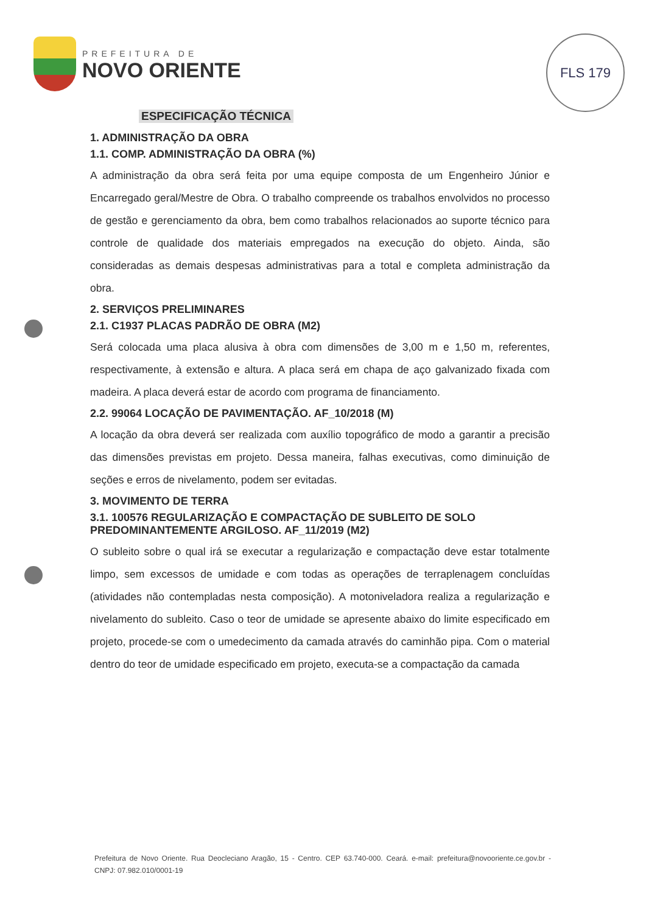PREFEITURA DE
NOVO ORIENTE
FLS 179
ESPECIFICAÇÃO TÉCNICA
1. ADMINISTRAÇÃO DA OBRA
1.1. COMP. ADMINISTRAÇÃO DA OBRA (%)
A administração da obra será feita por uma equipe composta de um Engenheiro Júnior e Encarregado geral/Mestre de Obra. O trabalho compreende os trabalhos envolvidos no processo de gestão e gerenciamento da obra, bem como trabalhos relacionados ao suporte técnico para controle de qualidade dos materiais empregados na execução do objeto. Ainda, são consideradas as demais despesas administrativas para a total e completa administração da obra.
2. SERVIÇOS PRELIMINARES
2.1. C1937 PLACAS PADRÃO DE OBRA (M2)
Será colocada uma placa alusiva à obra com dimensões de 3,00 m e 1,50 m, referentes, respectivamente, à extensão e altura. A placa será em chapa de aço galvanizado fixada com madeira. A placa deverá estar de acordo com programa de financiamento.
2.2. 99064 LOCAÇÃO DE PAVIMENTAÇÃO. AF_10/2018 (M)
A locação da obra deverá ser realizada com auxílio topográfico de modo a garantir a precisão das dimensões previstas em projeto. Dessa maneira, falhas executivas, como diminuição de seções e erros de nivelamento, podem ser evitadas.
3. MOVIMENTO DE TERRA
3.1. 100576 REGULARIZAÇÃO E COMPACTAÇÃO DE SUBLEITO DE SOLO PREDOMINANTEMENTE ARGILOSO. AF_11/2019 (M2)
O subleito sobre o qual irá se executar a regularização e compactação deve estar totalmente limpo, sem excessos de umidade e com todas as operações de terraplenagem concluídas (atividades não contempladas nesta composição). A motoniveladora realiza a regularização e nivelamento do subleito. Caso o teor de umidade se apresente abaixo do limite especificado em projeto, procede-se com o umedecimento da camada através do caminhão pipa. Com o material dentro do teor de umidade especificado em projeto, executa-se a compactação da camada
Prefeitura de Novo Oriente. Rua Deocleciano Aragão, 15 - Centro. CEP 63.740-000. Ceará. e-mail: prefeitura@novooriente.ce.gov.br - CNPJ: 07.982.010/0001-19